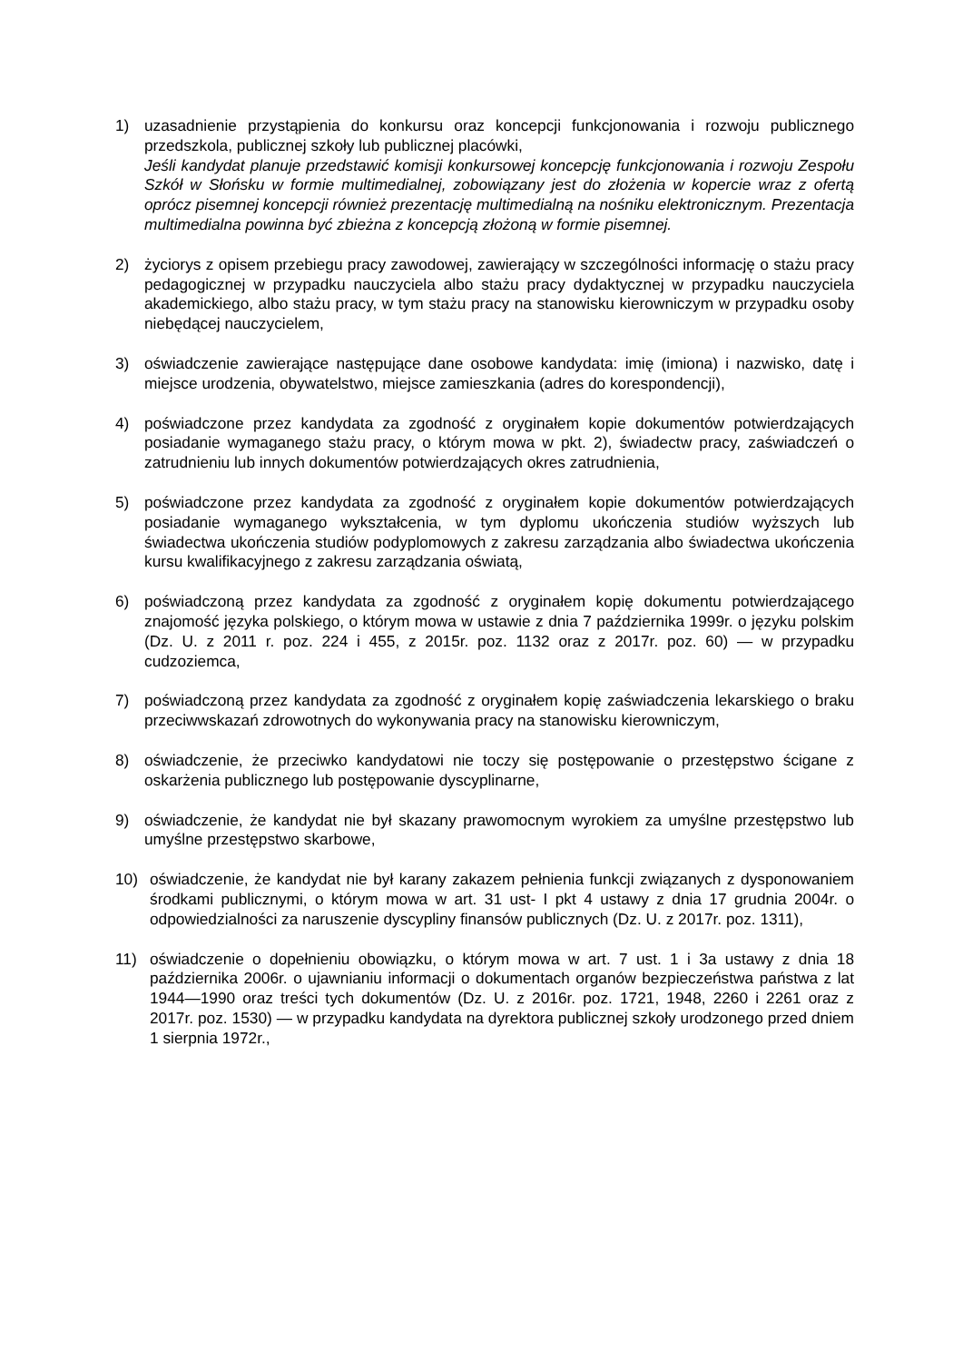1) uzasadnienie przystąpienia do konkursu oraz koncepcji funkcjonowania i rozwoju publicznego przedszkola, publicznej szkoły lub publicznej placówki,
Jeśli kandydat planuje przedstawić komisji konkursowej koncepcję funkcjonowania i rozwoju Zespołu Szkół w Słońsku w formie multimedialnej, zobowiązany jest do złożenia w kopercie wraz z ofertą oprócz pisemnej koncepcji również prezentację multimedialną na nośniku elektronicznym. Prezentacja multimedialna powinna być zbieżna z koncepcją złożoną w formie pisemnej.
2) życiorys z opisem przebiegu pracy zawodowej, zawierający w szczególności informację o stażu pracy pedagogicznej w przypadku nauczyciela albo stażu pracy dydaktycznej w przypadku nauczyciela akademickiego, albo stażu pracy, w tym stażu pracy na stanowisku kierowniczym w przypadku osoby niebędącej nauczycielem,
3) oświadczenie zawierające następujące dane osobowe kandydata: imię (imiona) i nazwisko, datę i miejsce urodzenia, obywatelstwo, miejsce zamieszkania (adres do korespondencji),
4) poświadczone przez kandydata za zgodność z oryginałem kopie dokumentów potwierdzających posiadanie wymaganego stażu pracy, o którym mowa w pkt. 2), świadectw pracy, zaświadczeń o zatrudnieniu lub innych dokumentów potwierdzających okres zatrudnienia,
5) poświadczone przez kandydata za zgodność z oryginałem kopie dokumentów potwierdzających posiadanie wymaganego wykształcenia, w tym dyplomu ukończenia studiów wyższych lub świadectwa ukończenia studiów podyplomowych z zakresu zarządzania albo świadectwa ukończenia kursu kwalifikacyjnego z zakresu zarządzania oświatą,
6) poświadczoną przez kandydata za zgodność z oryginałem kopię dokumentu potwierdzającego znajomość języka polskiego, o którym mowa w ustawie z dnia 7 października 1999r. o języku polskim (Dz. U. z 2011 r. poz. 224 i 455, z 2015r. poz. 1132 oraz z 2017r. poz. 60) — w przypadku cudzoziemca,
7) poświadczoną przez kandydata za zgodność z oryginałem kopię zaświadczenia lekarskiego o braku przeciwwskazań zdrowotnych do wykonywania pracy na stanowisku kierowniczym,
8) oświadczenie, że przeciwko kandydatowi nie toczy się postępowanie o przestępstwo ścigane z oskarżenia publicznego lub postępowanie dyscyplinarne,
9) oświadczenie, że kandydat nie był skazany prawomocnym wyrokiem za umyślne przestępstwo lub umyślne przestępstwo skarbowe,
10) oświadczenie, że kandydat nie był karany zakazem pełnienia funkcji związanych z dysponowaniem środkami publicznymi, o którym mowa w art. 31 ust- I pkt 4 ustawy z dnia 17 grudnia 2004r. o odpowiedzialności za naruszenie dyscypliny finansów publicznych (Dz. U. z 2017r. poz. 1311),
11) oświadczenie o dopełnieniu obowiązku, o którym mowa w art. 7 ust. 1 i 3a ustawy z dnia 18 października 2006r. o ujawnianiu informacji o dokumentach organów bezpieczeństwa państwa z lat 1944—1990 oraz treści tych dokumentów (Dz. U. z 2016r. poz. 1721, 1948, 2260 i 2261 oraz z 2017r. poz. 1530) — w przypadku kandydata na dyrektora publicznej szkoły urodzonego przed dniem 1 sierpnia 1972r.,